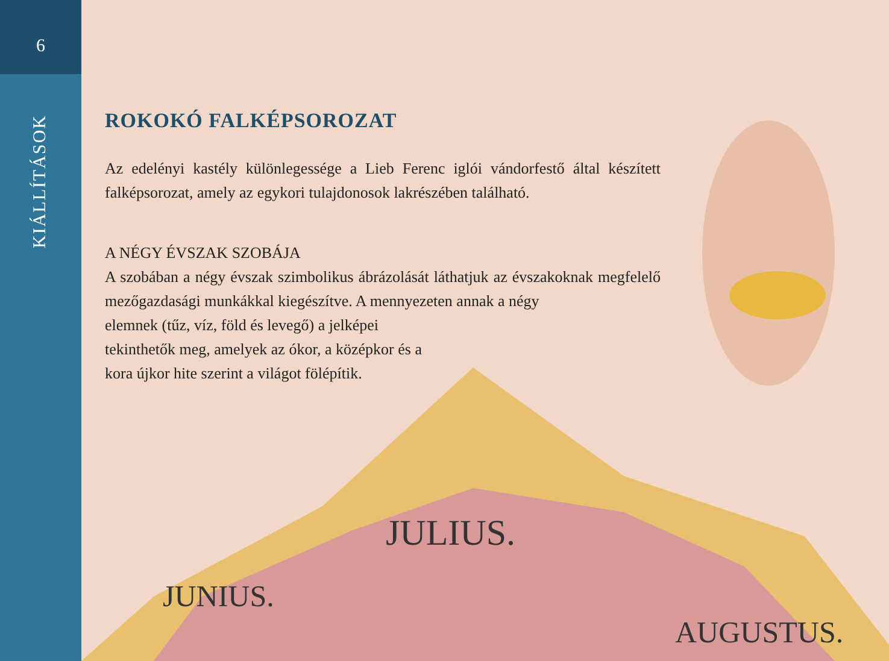6
KIÁLLÍTÁSOK
ROKOKÓ FALKÉPSOROZAT
Az edelényi kastély különlegessége a Lieb Ferenc iglói vándorfestő által készített falképsorozat, amely az egykori tulajdonosok lakrészében található.
A NÉGY ÉVSZAK SZOBÁJA
A szobában a négy évszak szimbolikus ábrázolását láthatjuk az évszakoknak megfelelő mezőgazdasági munkákkal kiegészítve. A mennyezeten annak a négy
elemnek (tűz, víz, föld és levegő) a jelképei tekinthetők meg, amelyek az ókor, a középkor és a kora újkor hite szerint a világot fölépítik.
JUNIUS.
JULIUS.
AUGUSTUS.